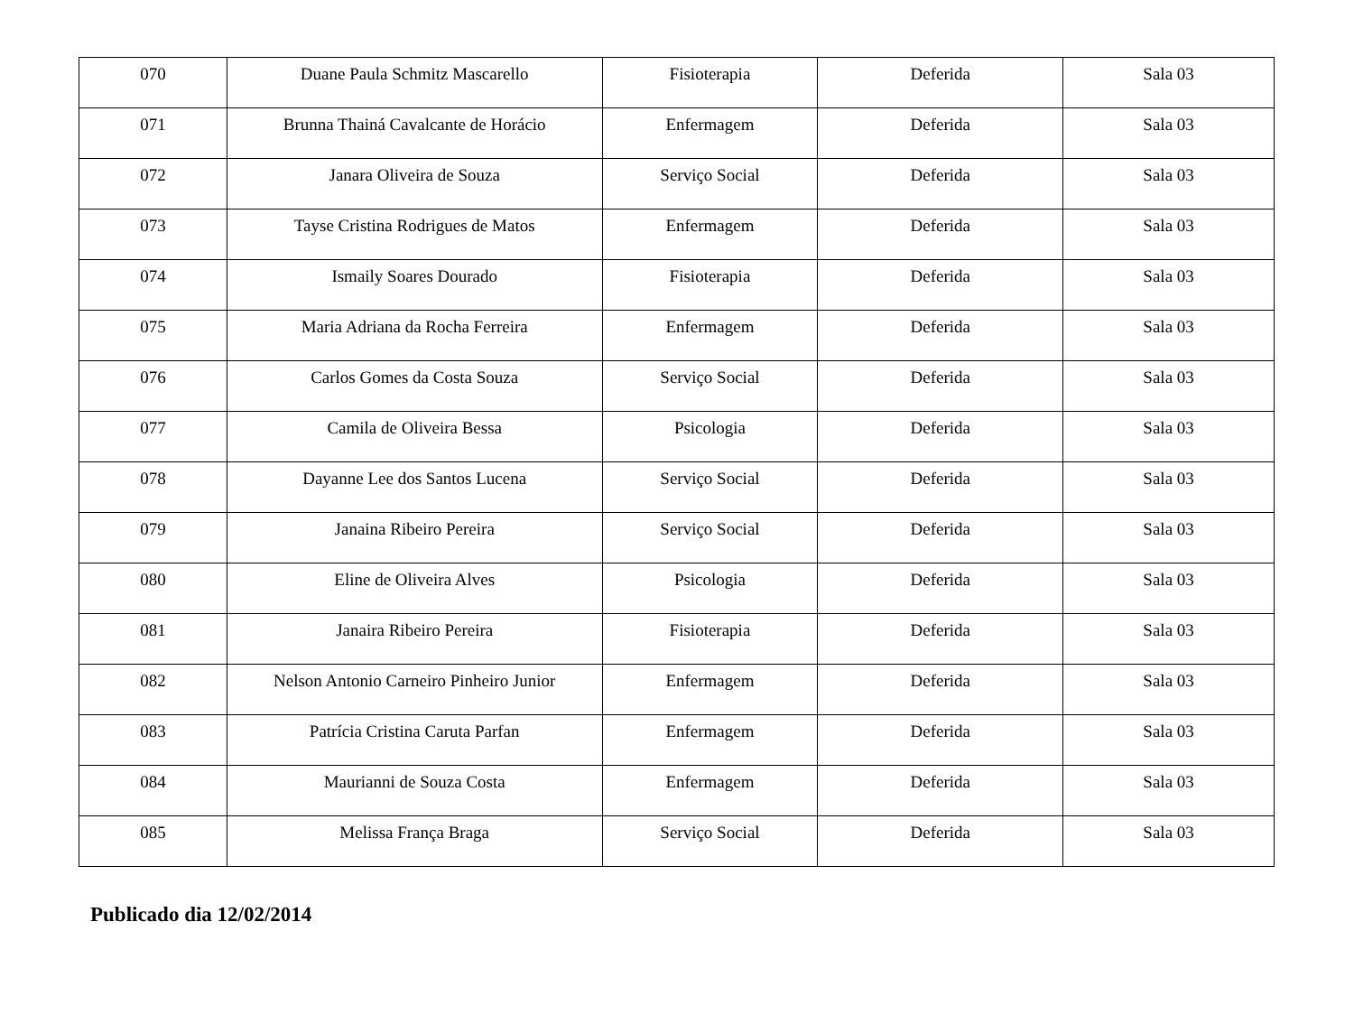| 070 | Duane Paula Schmitz Mascarello | Fisioterapia | Deferida | Sala 03 |
| 071 | Brunna Thainá Cavalcante de Horácio | Enfermagem | Deferida | Sala 03 |
| 072 | Janara Oliveira de Souza | Serviço Social | Deferida | Sala 03 |
| 073 | Tayse Cristina Rodrigues de Matos | Enfermagem | Deferida | Sala 03 |
| 074 | Ismaily Soares Dourado | Fisioterapia | Deferida | Sala 03 |
| 075 | Maria Adriana da Rocha Ferreira | Enfermagem | Deferida | Sala 03 |
| 076 | Carlos Gomes da Costa Souza | Serviço Social | Deferida | Sala 03 |
| 077 | Camila de Oliveira Bessa | Psicologia | Deferida | Sala 03 |
| 078 | Dayanne Lee dos Santos Lucena | Serviço Social | Deferida | Sala 03 |
| 079 | Janaina Ribeiro Pereira | Serviço Social | Deferida | Sala 03 |
| 080 | Eline de Oliveira Alves | Psicologia | Deferida | Sala 03 |
| 081 | Janaira Ribeiro Pereira | Fisioterapia | Deferida | Sala 03 |
| 082 | Nelson Antonio Carneiro Pinheiro Junior | Enfermagem | Deferida | Sala 03 |
| 083 | Patrícia Cristina Caruta Parfan | Enfermagem | Deferida | Sala 03 |
| 084 | Maurianni de Souza Costa | Enfermagem | Deferida | Sala 03 |
| 085 | Melissa França Braga | Serviço Social | Deferida | Sala 03 |
Publicado dia 12/02/2014